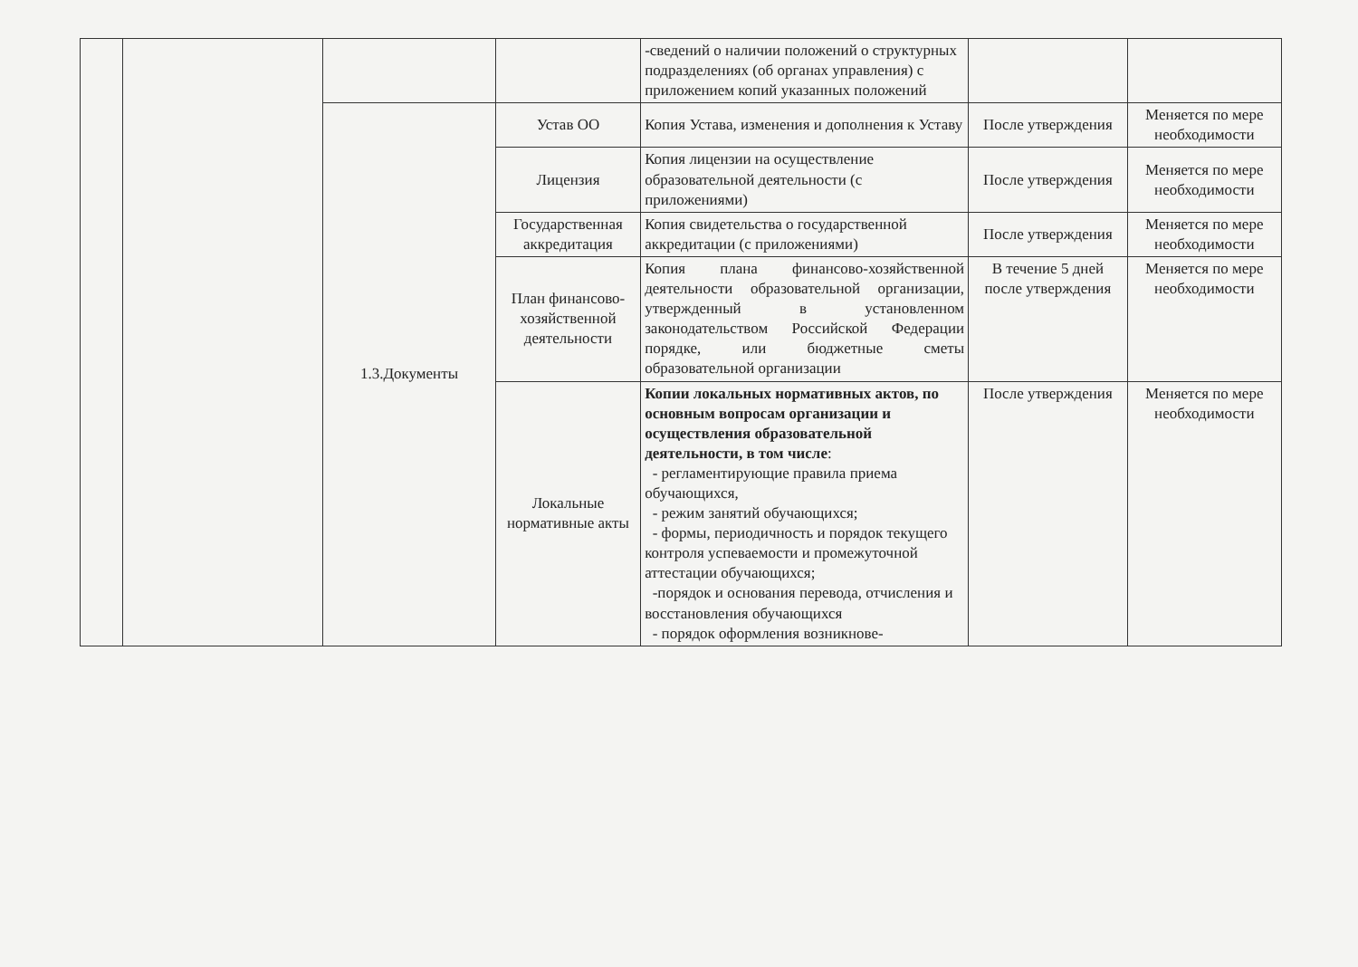| | | | | -сведений о наличии положений о структурных подразделениях (об органах управления) с приложением копий указанных положений | | |
| | | 1.3.Документы | Устав ОО | Копия Устава, изменения и дополнения к Уставу | После утверждения | Меняется по мере необходимости |
| | | | Лицензия | Копия лицензии на осуществление образовательной деятельности (с приложениями) | После утверждения | Меняется по мере необходимости |
| | | | Государственная аккредитация | Копия свидетельства о государственной аккредитации (с приложениями) | После утверждения | Меняется по мере необходимости |
| | | | План финансово-хозяйственной деятельности | Копия плана финансово-хозяйственной деятельности образовательной организации, утвержденный в установленном законодательством Российской Федерации порядке, или бюджетные сметы образовательной организации | В течение 5 дней после утверждения | Меняется по мере необходимости |
| | | | Локальные нормативные акты | Копии локальных нормативных актов, по основным вопросам организации и осуществления образовательной деятельности, в том числе : - регламентирующие правила приема обучающихся, - режим занятий обучающихся; - формы, периодичность и порядок текущего контроля успеваемости и промежуточной аттестации обучающихся; -порядок и основания перевода, отчисления и восстановления обучающихся - порядок оформления возникнове- | После утверждения | Меняется по мере необходимости |